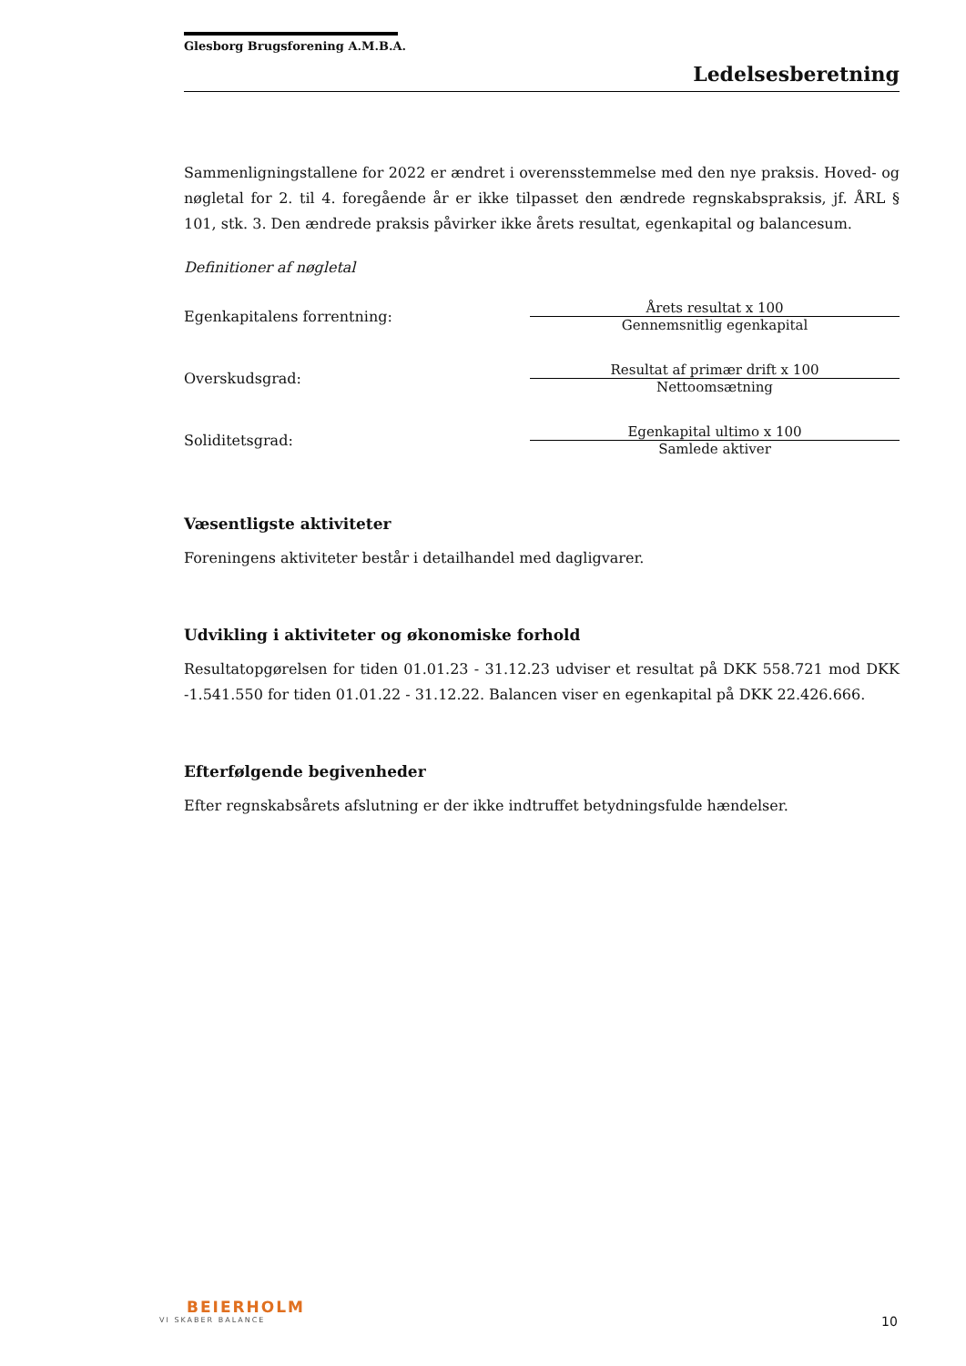Glesborg Brugsforening A.M.B.A.
Ledelsesberetning
Sammenligningstallene for 2022 er ændret i overensstemmelse med den nye praksis. Hoved- og nøgletal for 2. til 4. foregående år er ikke tilpasset den ændrede regnskabspraksis, jf. ÅRL § 101, stk. 3. Den ændrede praksis påvirker ikke årets resultat, egenkapital og balancesum.
Definitioner af nøgletal
Egenkapitalens forrentning:
Årets resultat x 100
Gennemsnitlig egenkapital
Overskudsgrad:
Resultat af primær drift x 100
Nettoomsætning
Soliditetsgrad:
Egenkapital ultimo x 100
Samlede aktiver
Væsentligste aktiviteter
Foreningens aktiviteter består i detailhandel med dagligvarer.
Udvikling i aktiviteter og økonomiske forhold
Resultatopgørelsen for tiden 01.01.23 - 31.12.23 udviser et resultat på DKK 558.721 mod DKK -1.541.550 for tiden 01.01.22 - 31.12.22. Balancen viser en egenkapital på DKK 22.426.666.
Efterfølgende begivenheder
Efter regnskabsårets afslutning er der ikke indtruffet betydningsfulde hændelser.
BEIERHOLM
VI SKABER BALANCE
10